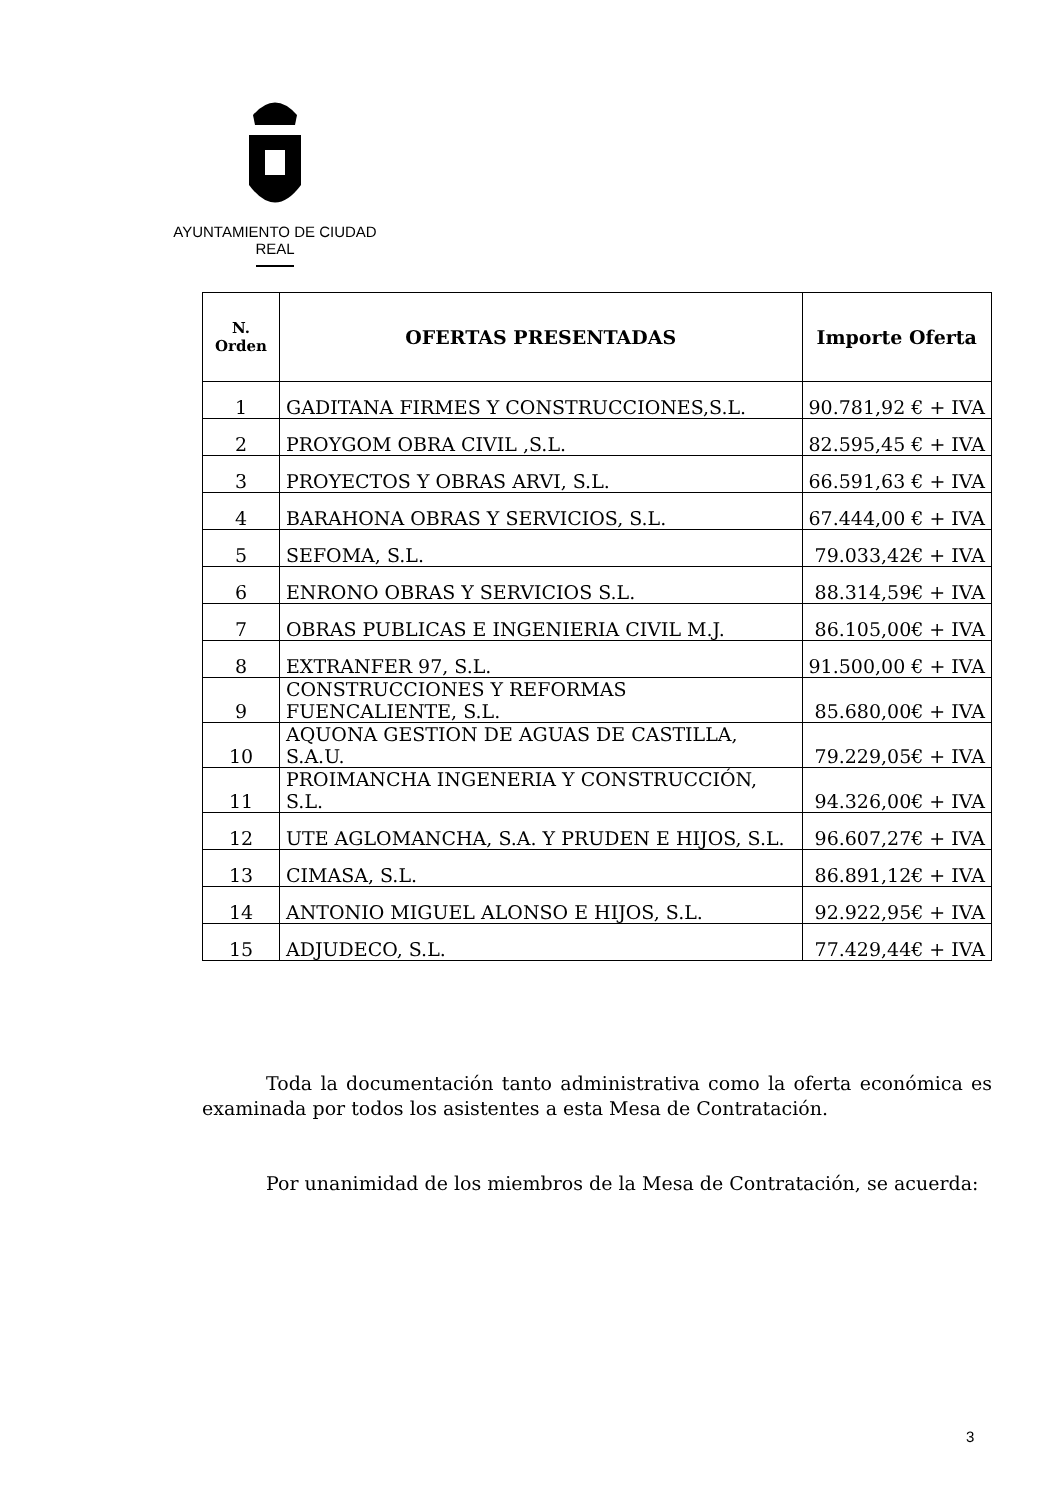AYUNTAMIENTO DE CIUDAD REAL
| N. Orden | OFERTAS PRESENTADAS | Importe Oferta |
| --- | --- | --- |
| 1 | GADITANA FIRMES Y CONSTRUCCIONES,S.L. | 90.781,92 € + IVA |
| 2 | PROYGOM OBRA CIVIL ,S.L. | 82.595,45 € + IVA |
| 3 | PROYECTOS Y OBRAS ARVI, S.L. | 66.591,63 € + IVA |
| 4 | BARAHONA OBRAS Y SERVICIOS, S.L. | 67.444,00 € + IVA |
| 5 | SEFOMA, S.L. | 79.033,42€ + IVA |
| 6 | ENRONO OBRAS Y SERVICIOS S.L. | 88.314,59€ + IVA |
| 7 | OBRAS PUBLICAS E INGENIERIA CIVIL M.J. | 86.105,00€ + IVA |
| 8 | EXTRANFER 97, S.L. | 91.500,00 € + IVA |
| 9 | CONSTRUCCIONES Y REFORMAS FUENCALIENTE, S.L. | 85.680,00€ + IVA |
| 10 | AQUONA GESTION DE AGUAS DE CASTILLA, S.A.U. | 79.229,05€ + IVA |
| 11 | PROIMANCHA INGENERIA Y CONSTRUCCIÓN, S.L. | 94.326,00€ + IVA |
| 12 | UTE AGLOMANCHA, S.A. Y PRUDEN E HIJOS, S.L. | 96.607,27€ + IVA |
| 13 | CIMASA, S.L. | 86.891,12€ + IVA |
| 14 | ANTONIO MIGUEL ALONSO E HIJOS, S.L. | 92.922,95€ + IVA |
| 15 | ADJUDECO, S.L. | 77.429,44€ + IVA |
Toda la documentación tanto administrativa como la oferta económica es examinada por todos los asistentes a esta Mesa de Contratación.
Por unanimidad de los miembros de la Mesa de Contratación, se acuerda:
3